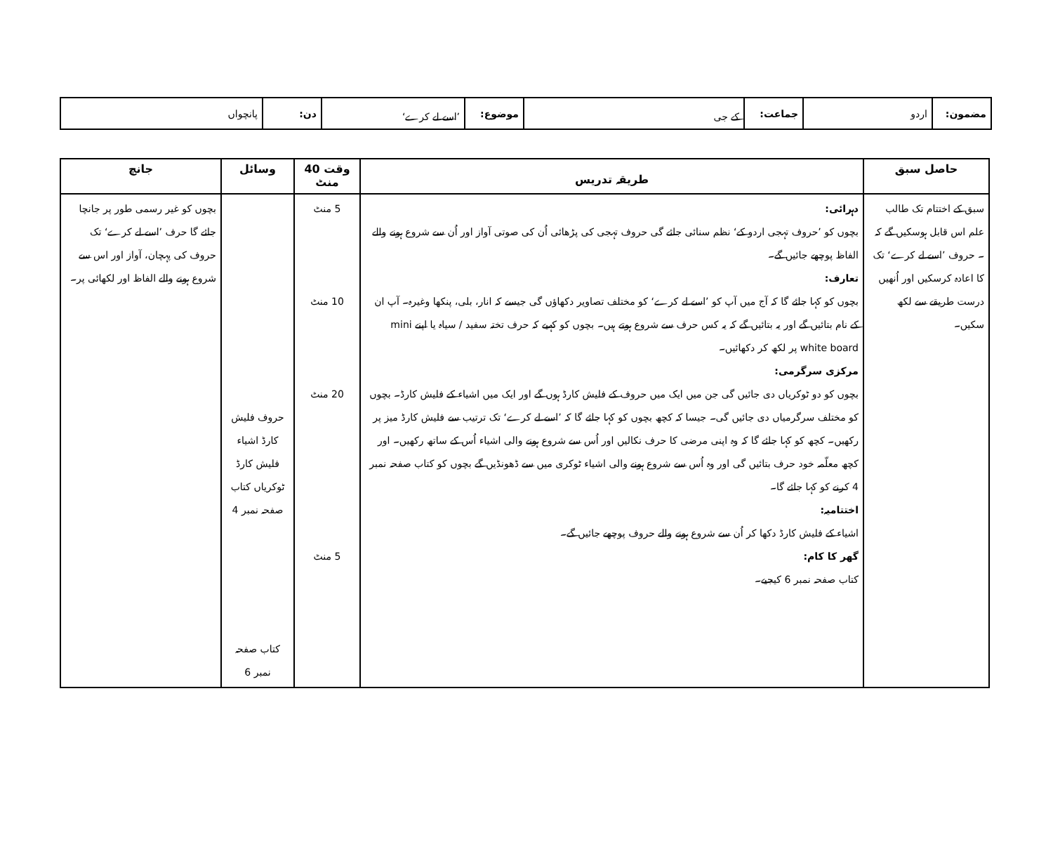| مضمون: | اردو | جماعت: | کے جی | موضوع: | ’اسے لے کرے‘ | دن: | پانچواں |
| حاصل سبق | طریقہ تدریس | وقت 40 منٹ | وسائل | جانچ |
| --- | --- | --- | --- | --- |
| سبق کے اختتام تک طالب علم اس قابل ہوسکیں گے کہ ۔ حروف ’اسے لے کرے‘ تک کا اعادہ کرسکیں اور اُنھیں درست طریقے سے لکھ سکیں۔ | دہرائی: بچوں کو ’حروف تہجی اردو کے‘ نظم سنائی جائے گی حروف تہجی کی پڑھائی اُن کی صوتی آواز اور اُن سے شروع ہونے والے الفاظ پوچھے جائیں گے۔ تعارف: بچوں کو کہا جائے گا کہ آج میں آپ کو ’اسے لے کرے‘ کو مختلف تصاویر دکھاؤں گی جیسے کہ انار، بلی، پنکھا وغیرہ۔ آپ ان کے نام بتائیں گے اور یہ بتائیں گے کہ یہ کس حرف سے شروع ہوتے ہیں۔ بچوں کو کہیے کہ حرف تختہ سفید / سیاہ یا اپنے mini white board پر لکھ کر دکھائیں۔ مرکزی سرگرمی: بچوں کو دو ٹوکریاں دی جائیں گی جن میں ایک میں حروف کے فلیش کارڈ ہوں گے اور ایک میں اشیاء کے فلیش کارڈ۔ بچوں کو مختلف سرگرمیاں دی جائیں گی۔ جیسا کہ کچھ بچوں کو کہا جائے گا کہ ’اسے لے کرے‘ تک ترتیب سے فلیش کارڈ میز پر رکھیں۔ کچھ کو کہا جائے گا کہ وہ اپنی مرضی کا حرف نکالیں اور اُس سے شروع ہونے والی اشیاء اُس کے ساتھ رکھیں۔ اور کچھ معلّمہ خود حرف بتائیں گی اور وہ اُس سے شروع ہونے والی اشیاء ٹوکری میں سے ڈھونڈیں گے بچوں کو کتاب صفحہ نمبر 4 کرنے کو کہا جائے گا۔ اختتامیہ: اشیاء کے فلیش کارڈ دکھا کر اُن سے شروع ہونے والے حروف پوچھے جائیں گے۔ گھر کا کام: کتاب صفحہ نمبر 6 کیجیے۔ | 5 منٹ 10 منٹ 20 منٹ 5 منٹ | حروف فلیش کارڈ اشیاء فلیش کارڈ ٹوکریاں کتاب صفحہ نمبر 4 کتاب صفحہ نمبر 6 | بچوں کو غیر رسمی طور پر جانچا جائے گا حرف ’اسے لے کرے‘ تک حروف کی پہچان، آواز اور اس سے شروع ہونے والے الفاظ اور لکھائی پر۔ |